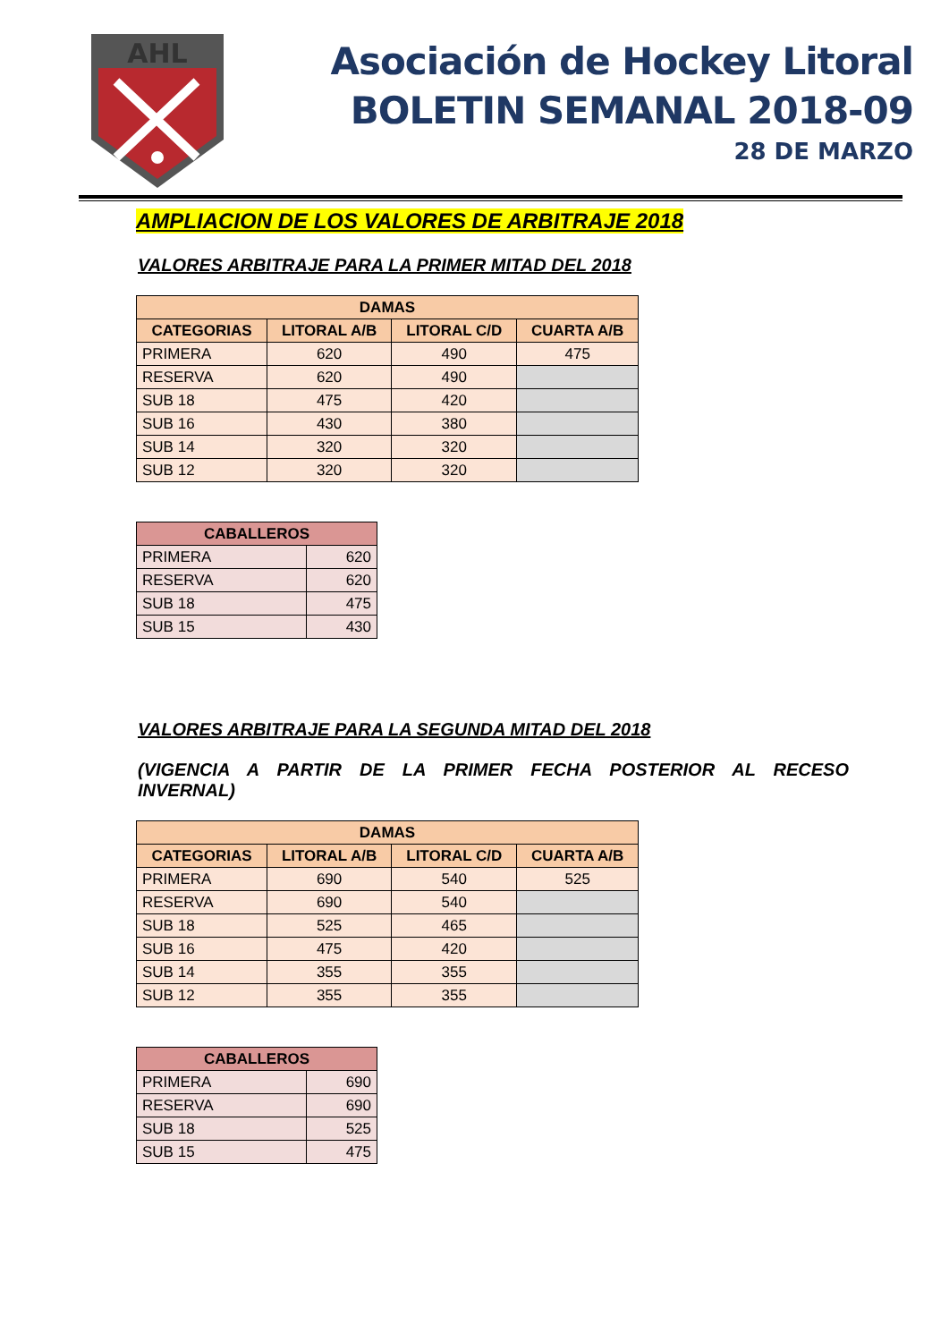AHL
Asociación de Hockey Litoral
BOLETIN SEMANAL 2018-09
28 DE MARZO
AMPLIACION DE LOS VALORES DE ARBITRAJE 2018
VALORES ARBITRAJE PARA LA PRIMER MITAD DEL 2018
| DAMAS | | | |
| --- | --- | --- | --- |
| CATEGORIAS | LITORAL A/B | LITORAL C/D | CUARTA A/B |
| PRIMERA | 620 | 490 | 475 |
| RESERVA | 620 | 490 | |
| SUB 18 | 475 | 420 | |
| SUB 16 | 430 | 380 | |
| SUB 14 | 320 | 320 | |
| SUB 12 | 320 | 320 | |
| CABALLEROS | |
| --- | --- |
| PRIMERA | 620 |
| RESERVA | 620 |
| SUB 18 | 475 |
| SUB 15 | 430 |
VALORES ARBITRAJE PARA LA SEGUNDA MITAD DEL 2018
(VIGENCIA A PARTIR DE LA PRIMER FECHA POSTERIOR AL RECESO INVERNAL)
| DAMAS | | | |
| --- | --- | --- | --- |
| CATEGORIAS | LITORAL A/B | LITORAL C/D | CUARTA A/B |
| PRIMERA | 690 | 540 | 525 |
| RESERVA | 690 | 540 | |
| SUB 18 | 525 | 465 | |
| SUB 16 | 475 | 420 | |
| SUB 14 | 355 | 355 | |
| SUB 12 | 355 | 355 | |
| CABALLEROS | |
| --- | --- |
| PRIMERA | 690 |
| RESERVA | 690 |
| SUB 18 | 525 |
| SUB 15 | 475 |